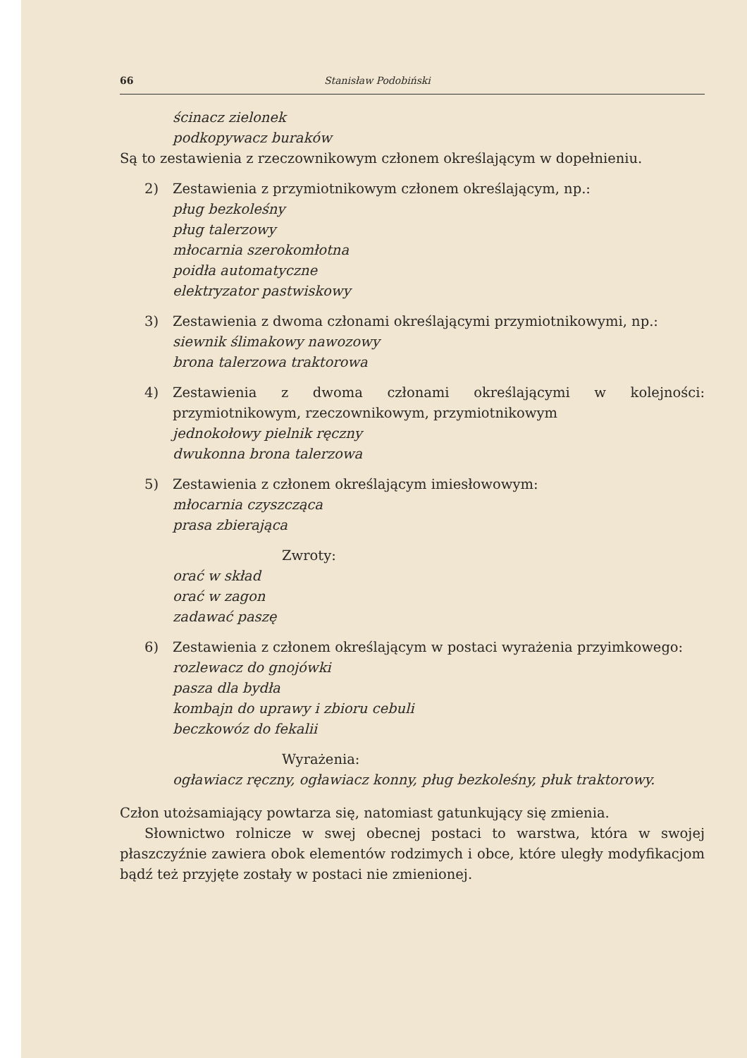66 Stanisław Podobiński
ścinacz zielonek
podkopywacz buraków
Są to zestawienia z rzeczownikowym członem określającym w dopełnieniu.
2) Zestawienia z przymiotnikowym członem określającym, np.:
pług bezkoleśny
pług talerzowy
młocarnia szerokomłotna
poidła automatyczne
elektryzator pastwiskowy
3) Zestawienia z dwoma członami określającymi przymiotnikowymi, np.:
siewnik ślimakowy nawozowy
brona talerzowa traktorowa
4) Zestawienia z dwoma członami określającymi w kolejności: przymiotnikowym, rzeczownikowym, przymiotnikowym
jednokołowy pielnik ręczny
dwukonna brona talerzowa
5) Zestawienia z członem określającym imiesłowowym:
młocarnia czyszcząca
prasa zbierająca
Zwroty:
orać w skład
orać w zagon
zadawać paszę
6) Zestawienia z członem określającym w postaci wyrażenia przyimkowego:
rozlewacz do gnojówki
pasza dla bydła
kombajn do uprawy i zbioru cebuli
beczkowóz do fekalii
Wyrażenia:
ogławiacz ręczny, ogławiacz konny, pług bezkoleśny, płuk traktorowy.
Człon utożsamiający powtarza się, natomiast gatunkujący się zmienia.
Słownictwo rolnicze w swej obecnej postaci to warstwa, która w swojej płaszczyźnie zawiera obok elementów rodzimych i obce, które uległy modyfikacjom bądź też przyjęte zostały w postaci nie zmienionej.